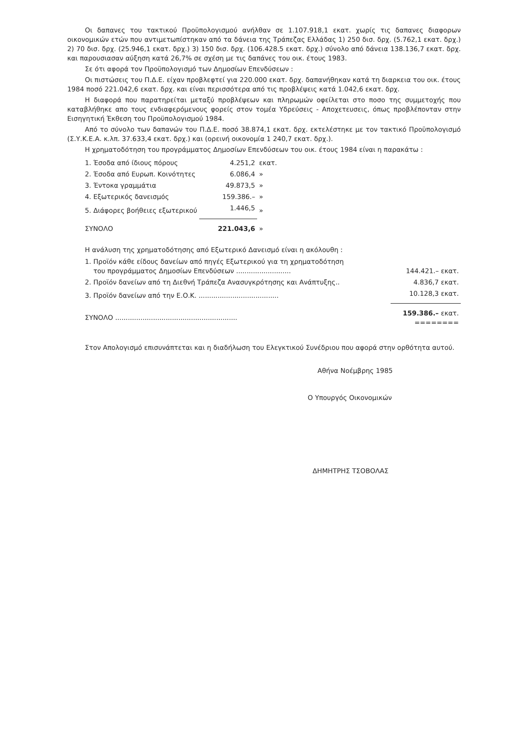Οι δαπανες του τακτικού Προϋπολογισμού ανήλθαν σε 1.107.918,1 εκατ. χωρίς τις δαπανες διαφορων οικονομικών ετών που αντιμετωπίστηκαν από τα δάνεια της Τράπεζας Ελλάδας 1) 250 δισ. δρχ. (5.762,1 εκατ. δρχ.) 2) 70 δισ. δρχ. (25.946,1 εκατ. δρχ.) 3) 150 δισ. δρχ. (106.428.5 εκατ. δρχ.) σύνολο από δάνεια 138.136,7 εκατ. δρχ. και παρουσιασαν αύξηση κατά 26,7% σε σχέση με τις δαπάνες του οικ. έτους 1983.
Σε ότι αφορά τον Προϋπολογισμό των Δημοσίων Επενδύσεων :
Οι πιστώσεις του Π.Δ.Ε. είχαν προβλεφτεί για 220.000 εκατ. δρχ. δαπανήθηκαν κατά τη διαρκεια του οικ. έτους 1984 ποσό 221.042,6 εκατ. δρχ. και είναι περισσότερα από τις προβλέψεις κατά 1.042,6 εκατ. δρχ.
Η διαφορά που παρατηρείται μεταξύ προβλέψεων και πληρωμών οφείλεται στο ποσο της συμμετοχής που καταβλήθηκε απο τους ενδιαφερόμενους φορείς στον τομέα Υδρεύσεις - Αποχετευσεις, όπως προβλέπονταν στην Εισηγητική Έκθεση του Προϋπολογισμού 1984.
Από το σύνολο των δαπανών του Π.Δ.Ε. ποσό 38.874,1 εκατ. δρχ. εκτελέστηκε με τον τακτικό Προϋπολογισμό (Σ.Υ.Κ.Ε.Α. κ.λπ. 37.633,4 εκατ. δρχ.) και (ορεινή οικονομία 1 240,7 εκατ. δρχ.).
Η χρηματοδότηση του προγράμματος Δημοσίων Επενδύσεων του οικ. έτους 1984 είναι η παρακάτω :
| 1. Έσοδα από ίδιους πόρους | 4.251,2 | εκατ. |
| 2. Έσοδα από Ευρωπ. Κοινότητες | 6.086,4 | » |
| 3. Έντοκα γραμμάτια | 49.873,5 | » |
| 4. Εξωτερικός δανεισμός | 159.386.– | » |
| 5. Διάφορες βοήθειες εξωτερικού | 1.446,5 | » |
| ΣΥΝΟΛΟ | 221.043,6 | » |
Η ανάλυση της χρηματοδότησης από Εξωτερικό Δανεισμό είναι η ακόλουθη :
| 1. Προϊόν κάθε είδους δανείων από πηγές Εξωτερικού για τη χρηματοδότηση του προγράμματος Δημοσίων Επενδύσεων .......................... | 144.421.– εκατ. |
| 2. Προϊόν δανείων από τη Διεθνή Τράπεζα Ανασυγκρότησης και Ανάπτυξης.. | 4.836,7 εκατ. |
| 3. Προϊόν δανείων από την Ε.Ο.Κ. ...................................... | 10.128,3 εκατ. |
| ΣΥΝΟΛΟ .......................................................... | 159.386.– εκατ. ======== |
Στον Απολογισμό επισυνάπτεται και η διαδήλωση του Ελεγκτικού Συνέδριου που αφορά στην ορθότητα αυτού.
Αθήνα Νοέμβρης 1985
Ο Υπουργός Οικονομικών
ΔΗΜΗΤΡΗΣ ΤΣΟΒΟΛΑΣ